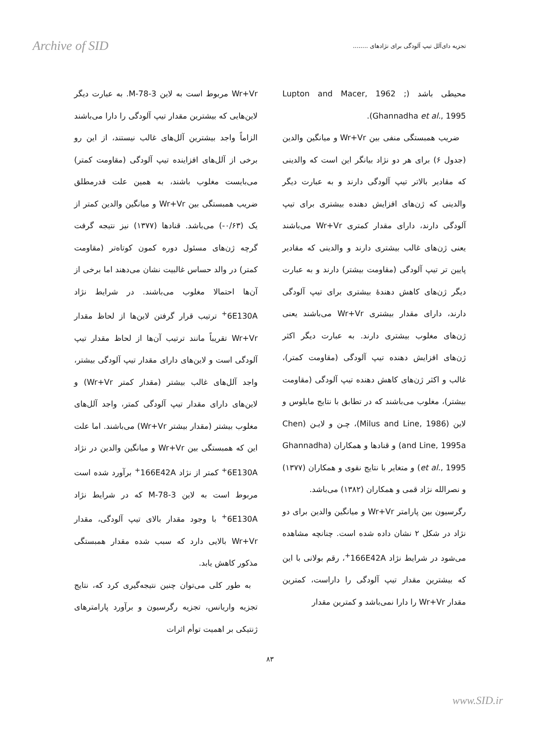Archive of SID تجزیه دای‌آلل تیپ آلودگی برای نژادهای ........
محیطی باشد (Lupton and Macer, 1962 ; Ghannadha et al., 1995).
ضریب همبستگی منفی بین Wr+Vr و میانگین والدین (جدول ۶) برای هر دو نژاد بیانگر این است که والدینی که مقادیر بالاتر تیپ آلودگی دارند و به عبارت دیگر والدینی که ژن‌های افزایش دهنده بیشتری برای تیپ آلودگی دارند، دارای مقدار کمتری Wr+Vr می‌باشند یعنی ژن‌های غالب بیشتری دارند و والدینی که مقادیر پایین تر تیپ آلودگی (مقاومت بیشتر) دارند و به عبارت دیگر ژن‌های کاهش دهندهٔ بیشتری برای تیپ آلودگی دارند، دارای مقدار بیشتری Wr+Vr می‌باشند یعنی ژن‌های مغلوب بیشتری دارند. به عبارت دیگر اکثر ژن‌های افزایش دهنده تیپ آلودگی (مقاومت کمتر)، غالب و اکثر ژن‌های کاهش دهنده تیپ آلودگی (مقاومت بیشتر)، مغلوب می‌باشند که در تطابق با نتایج مایلوس و لاین (Milus and Line, 1986)، چـن و لایـن (Chen and Line, 1995a) و قنادها و همکاران (Ghannadha et al., 1995) و متغایر با نتایج نقوی و همکاران (۱۳۷۷) و نصرالله نژاد قمی و همکاران (۱۳۸۲) می‌باشد.
رگرسیون بین پارامتر Wr+Vr و میانگین والدین برای دو نژاد در شکل ۲ نشان داده شده است. چنانچه مشاهده می‌شود در شرایط نژاد 166E42A<sup>+</sup>، رقم بولانی با این که بیشترین مقدار تیپ آلودگی را داراست، کمترین مقدار Wr+Vr را دارا نمی‌باشد و کمترین مقدار
Wr+Vr مربوط است به لاین M-78-3. به عبارت دیگر لاین‌هایی که بیشترین مقدار تیپ آلودگی را دارا می‌باشند الزاماً واجد بیشترین آلل‌های غالب نیستند، از این رو برخی از آلل‌های افزاینده تیپ آلودگی (مقاومت کمتر) می‌بایست مغلوب باشند، به همین علت قدرمطلق ضریب همبستگی بین Wr+Vr و میانگین والدین کمتر از یک (۰/۶۳-) می‌باشد. قنادها (۱۳۷۷) نیز نتیجه گرفت گرچه ژن‌های مسئول دوره کمون کوتاه‌تر (مقاومت کمتر) در والد حساس غالبیت نشان می‌دهند اما برخی از آن‌ها احتمالا مغلوب می‌باشند. در شرایط نژاد 6E130A<sup>+</sup> ترتیب قرار گرفتن لاین‌ها از لحاظ مقدار Wr+Vr تقریباً مانند ترتیب آن‌ها از لحاظ مقدار تیپ آلودگی است و لاین‌های دارای مقدار تیپ آلودگی بیشتر، واجد آلل‌های غالب بیشتر (مقدار کمتر Wr+Vr) و لاین‌های دارای مقدار تیپ آلودگی کمتر، واجد آلل‌های مغلوب بیشتر (مقدار بیشتر Wr+Vr) می‌باشند. اما علت این که همبستگی بین Wr+Vr و میانگین والدین در نژاد 6E130A<sup>+</sup> کمتر از نژاد 166E42A<sup>+</sup> برآورد شده است مربوط است به لاین M-78-3 که در شرایط نژاد 6E130A<sup>+</sup> با وجود مقدار بالای تیپ آلودگی، مقدار Wr+Vr بالایی دارد که سبب شده مقدار همبستگی مذکور کاهش یابد.
به طور کلی می‌توان چنین نتیجه‌گیری کرد که، نتایج تجزیه واریانس، تجزیه رگرسیون و برآورد پارامترهای ژنتیکی بر اهمیت توأم اثرات
۸۳
www.SID.ir